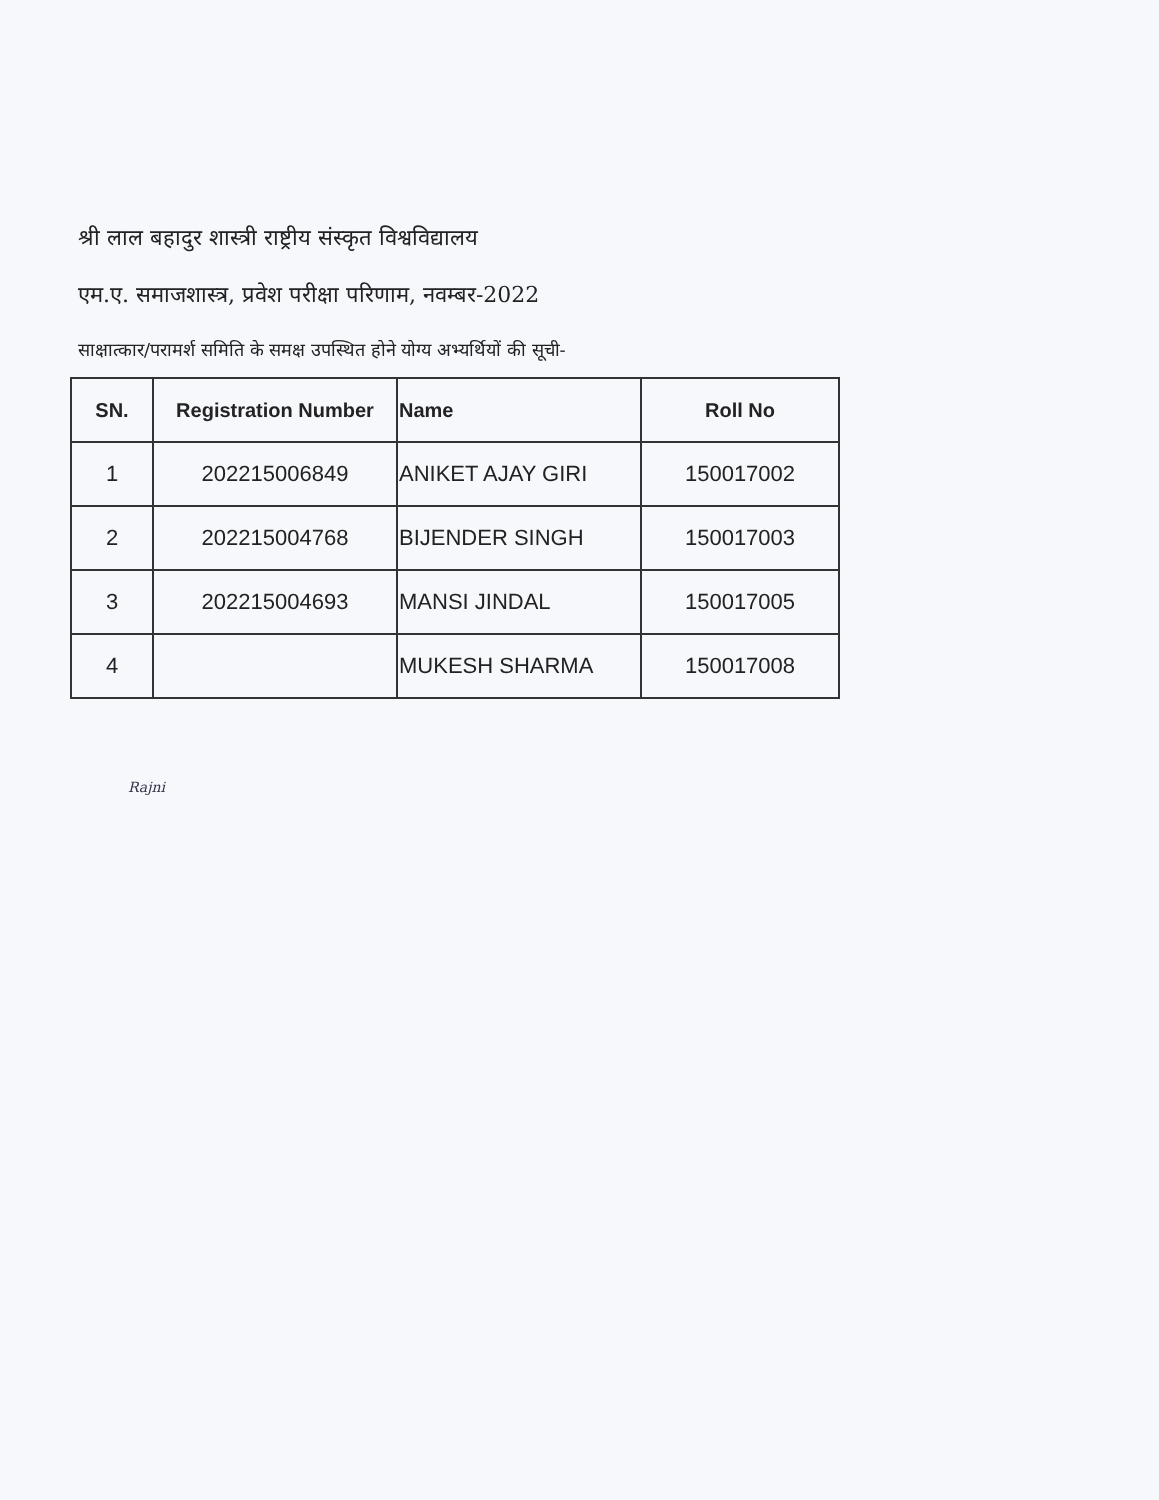श्री लाल बहादुर शास्त्री राष्ट्रीय संस्कृत विश्वविद्यालय
एम.ए. समाजशास्त्र, प्रवेश परीक्षा परिणाम, नवम्बर-2022
साक्षात्कार/परामर्श समिति के समक्ष उपस्थित होने योग्य अभ्यर्थियों की सूची-
| SN. | Registration Number | Name | Roll No |
| --- | --- | --- | --- |
| 1 | 202215006849 | ANIKET AJAY GIRI | 150017002 |
| 2 | 202215004768 | BIJENDER SINGH | 150017003 |
| 3 | 202215004693 | MANSI JINDAL | 150017005 |
| 4 | | MUKESH SHARMA | 150017008 |
Rajni